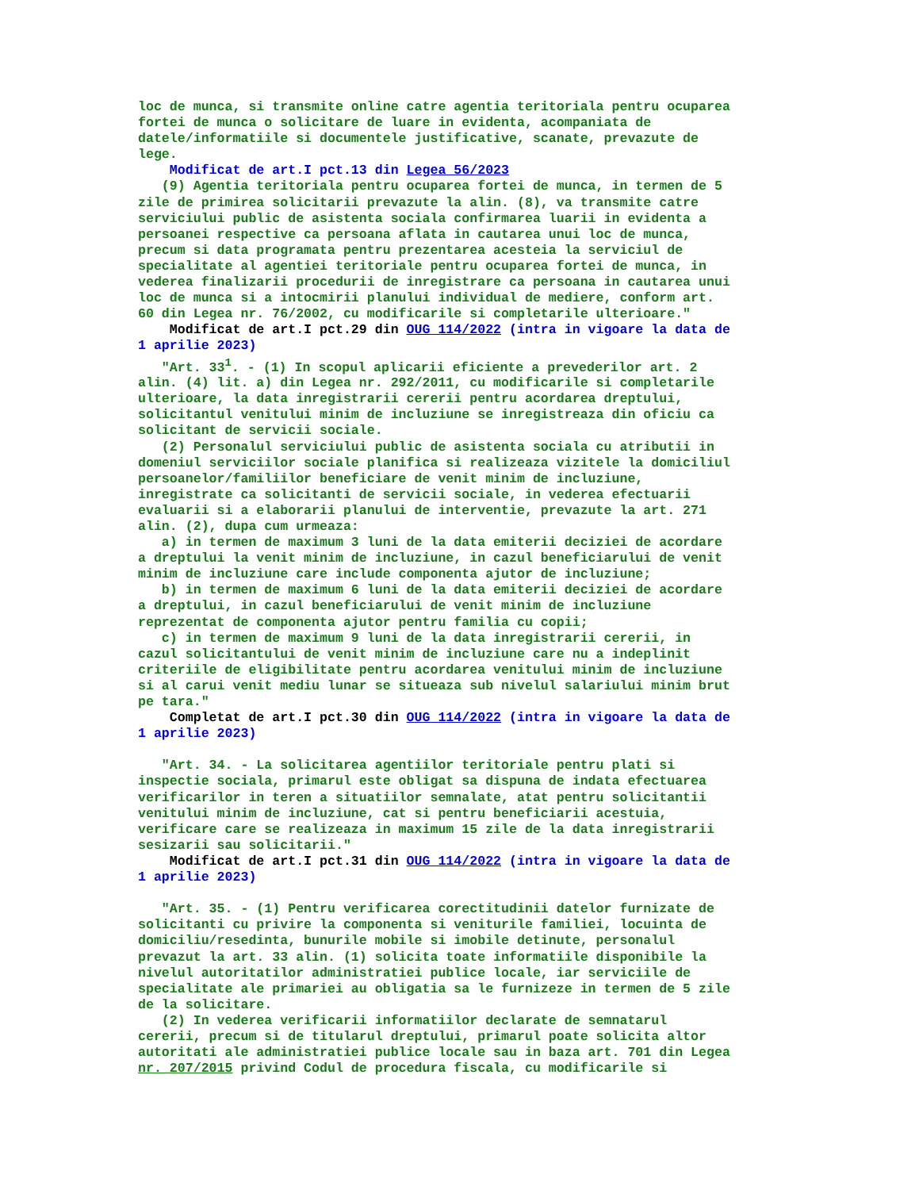loc de munca, si transmite online catre agentia teritoriala pentru ocuparea
fortei de munca o solicitare de luare in evidenta, acompaniata de
datele/informatiile si documentele justificative, scanate, prevazute de
lege.
    Modificat de art.I pct.13 din Legea 56/2023
   (9) Agentia teritoriala pentru ocuparea fortei de munca, in termen de 5
zile de primirea solicitarii prevazute la alin. (8), va transmite catre
serviciului public de asistenta sociala confirmarea luarii in evidenta a
persoanei respective ca persoana aflata in cautarea unui loc de munca,
precum si data programata pentru prezentarea acesteia la serviciul de
specialitate al agentiei teritoriale pentru ocuparea fortei de munca, in
vederea finalizarii procedurii de inregistrare ca persoana in cautarea unui
loc de munca si a intocmirii planului individual de mediere, conform art.
60 din Legea nr. 76/2002, cu modificarile si completarile ulterioare."
    Modificat de art.I pct.29 din OUG 114/2022 (intra in vigoare la data de
1 aprilie 2023)
   "Art. 331. - (1) In scopul aplicarii eficiente a prevederilor art. 2
alin. (4) lit. a) din Legea nr. 292/2011, cu modificarile si completarile
ulterioare, la data inregistrarii cererii pentru acordarea dreptului,
solicitantul venitului minim de incluziune se inregistreaza din oficiu ca
solicitant de servicii sociale.
   (2) Personalul serviciului public de asistenta sociala cu atributii in
domeniul serviciilor sociale planifica si realizeaza vizitele la domiciliul
persoanelor/familiilor beneficiare de venit minim de incluziune,
inregistrate ca solicitanti de servicii sociale, in vederea efectuarii
evaluarii si a elaborarii planului de interventie, prevazute la art. 271
alin. (2), dupa cum urmeaza:
   a) in termen de maximum 3 luni de la data emiterii deciziei de acordare
a dreptului la venit minim de incluziune, in cazul beneficiarului de venit
minim de incluziune care include componenta ajutor de incluziune;
   b) in termen de maximum 6 luni de la data emiterii deciziei de acordare
a dreptului, in cazul beneficiarului de venit minim de incluziune
reprezentat de componenta ajutor pentru familia cu copii;
   c) in termen de maximum 9 luni de la data inregistrarii cererii, in
cazul solicitantului de venit minim de incluziune care nu a indeplinit
criteriile de eligibilitate pentru acordarea venitului minim de incluziune
si al carui venit mediu lunar se situeaza sub nivelul salariului minim brut
pe tara."
    Completat de art.I pct.30 din OUG 114/2022 (intra in vigoare la data de
1 aprilie 2023)

   "Art. 34. - La solicitarea agentiilor teritoriale pentru plati si
inspectie sociala, primarul este obligat sa dispuna de indata efectuarea
verificarilor in teren a situatiilor semnalate, atat pentru solicitantii
venitului minim de incluziune, cat si pentru beneficiarii acestuia,
verificare care se realizeaza in maximum 15 zile de la data inregistrarii
sesizarii sau solicitarii."
    Modificat de art.I pct.31 din OUG 114/2022 (intra in vigoare la data de
1 aprilie 2023)

   "Art. 35. - (1) Pentru verificarea corectitudinii datelor furnizate de
solicitanti cu privire la componenta si veniturile familiei, locuinta de
domiciliu/resedinta, bunurile mobile si imobile detinute, personalul
prevazut la art. 33 alin. (1) solicita toate informatiile disponibile la
nivelul autoritatilor administratiei publice locale, iar serviciile de
specialitate ale primariei au obligatia sa le furnizeze in termen de 5 zile
de la solicitare.
   (2) In vederea verificarii informatiilor declarate de semnatarul
cererii, precum si de titularul dreptului, primarul poate solicita altor
autoritati ale administratiei publice locale sau in baza art. 701 din Legea
nr. 207/2015 privind Codul de procedura fiscala, cu modificarile si